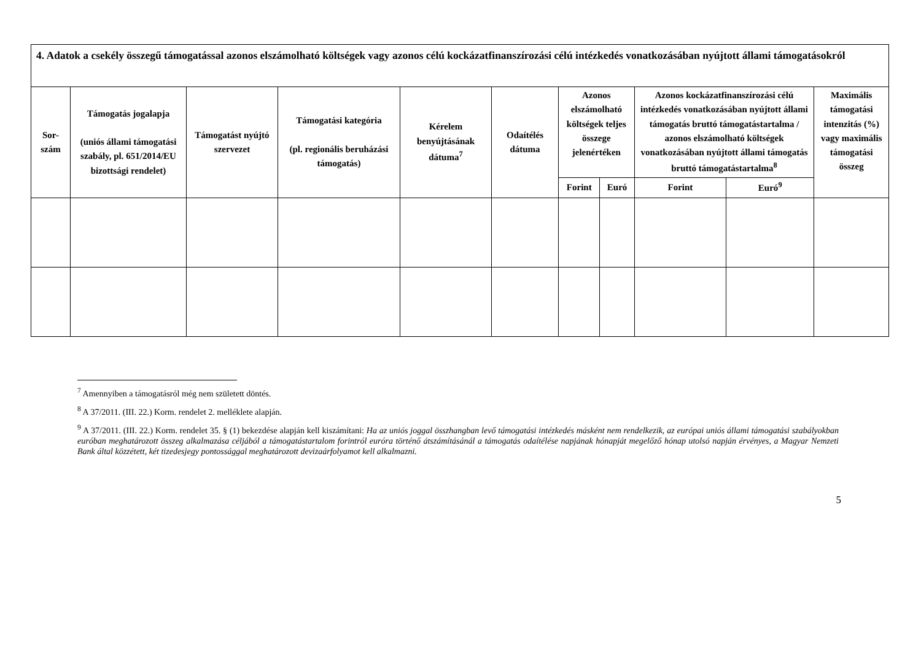| 4. Adatok a csekély összegű támogatással azonos elszámolható költségek vagy azonos célú kockázatfinanszírozási célú intézkedés vonatkozásában nyújtott állami támogatásokról | | | | | | | | | | |
| Sor- szám | Támogatás jogalapja (uniós állami támogatási szabály, pl. 651/2014/EU bizottsági rendelet) | Támogatást nyújtó szervezet | Támogatási kategória (pl. regionális beruházási támogatás) | Kérelem benyújtásának dátuma<sup>7</sup> | Odaítélés dátuma | Azonos elszámolható költségek teljes összege jelenértéken | | Azonos kockázatfinanszírozási célú intézkedés vonatkozásában nyújtott állami támogatás bruttó támogatástartalma / azonos elszámolható költségek vonatkozásában nyújtott állami támogatás bruttó támogatástartalma<sup>8</sup> | | Maximális támogatási intenzitás (%) vagy maximális támogatási összeg |
| | | | | | | Forint | Euró | Forint | Euró<sup>9</sup> | |
<sup>7</sup> Amennyiben a támogatásról még nem született döntés.
<sup>8</sup> A 37/2011. (III. 22.) Korm. rendelet 2. melléklete alapján.
<sup>9</sup> A 37/2011. (III. 22.) Korm. rendelet 35. § (1) bekezdése alapján kell kiszámítani: Ha az uniós joggal összhangban levő támogatási intézkedés másként nem rendelkezik, az európai uniós állami támogatási szabályokban euróban meghatározott összeg alkalmazása céljából a támogatástartalom forintról euróra történő átszámításánál a támogatás odaítélése napjának hónapját megelőző hónap utolsó napján érvényes, a Magyar Nemzeti Bank által közzétett, két tizedesjegy pontossággal meghatározott devizaárfolyamot kell alkalmazni.
5